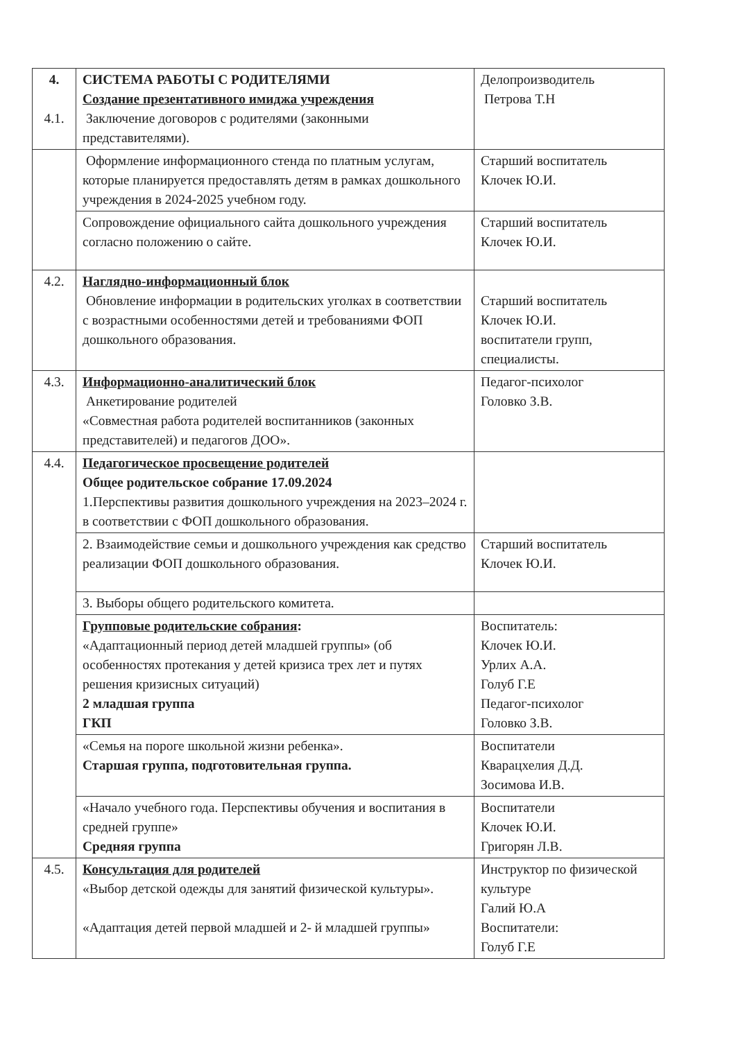| 4. 4.1. | СИСТЕМА РАБОТЫ С РОДИТЕЛЯМИ Создание презентативного имиджа учреждения Заключение договоров с родителями (законными представителями). | Делопроизводитель Петрова Т.Н |
| | Оформление информационного стенда по платным услугам, которые планируется предоставлять детям в рамках дошкольного учреждения в 2024-2025 учебном году. | Старший воспитатель Клочек Ю.И. |
| | Сопровождение официального сайта дошкольного учреждения согласно положению о сайте. | Старший воспитатель Клочек Ю.И. |
| 4.2. | Наглядно-информационный блок Обновление информации в родительских уголках в соответствии с возрастными особенностями детей и требованиями ФОП дошкольного образования. | Старший воспитатель Клочек Ю.И. воспитатели групп, специалисты. |
| 4.3. | Информационно-аналитический блок Анкетирование родителей «Совместная работа родителей воспитанников (законных представителей) и педагогов ДОО». | Педагог-психолог Головко З.В. |
| 4.4. | Педагогическое просвещение родителей Общее родительское собрание 17.09.2024 1.Перспективы развития дошкольного учреждения на 2023–2024 г. в соответствии с ФОП дошкольного образования. | |
| | 2. Взаимодействие семьи и дошкольного учреждения как средство реализации ФОП дошкольного образования. | Старший воспитатель Клочек Ю.И. |
| | 3. Выборы общего родительского комитета. | |
| | Групповые родительские собрания : «Адаптационный период детей младшей группы» (об особенностях протекания у детей кризиса трех лет и путях решения кризисных ситуаций) 2 младшая группа ГКП | Воспитатель: Клочек Ю.И. Урлих А.А. Голуб Г.Е Педагог-психолог Головко З.В. |
| | «Семья на пороге школьной жизни ребенка». Старшая группа, подготовительная группа. | Воспитатели Кварацхелия Д.Д. Зосимова И.В. |
| | «Начало учебного года. Перспективы обучения и воспитания в средней группе» Средняя группа | Воспитатели Клочек Ю.И. Григорян Л.В. |
| 4.5. | Консультация для родителей «Выбор детской одежды для занятий физической культуры». «Адаптация детей первой младшей и 2- й младшей группы» | Инструктор по физической культуре Галий Ю.А Воспитатели: Голуб Г.Е |